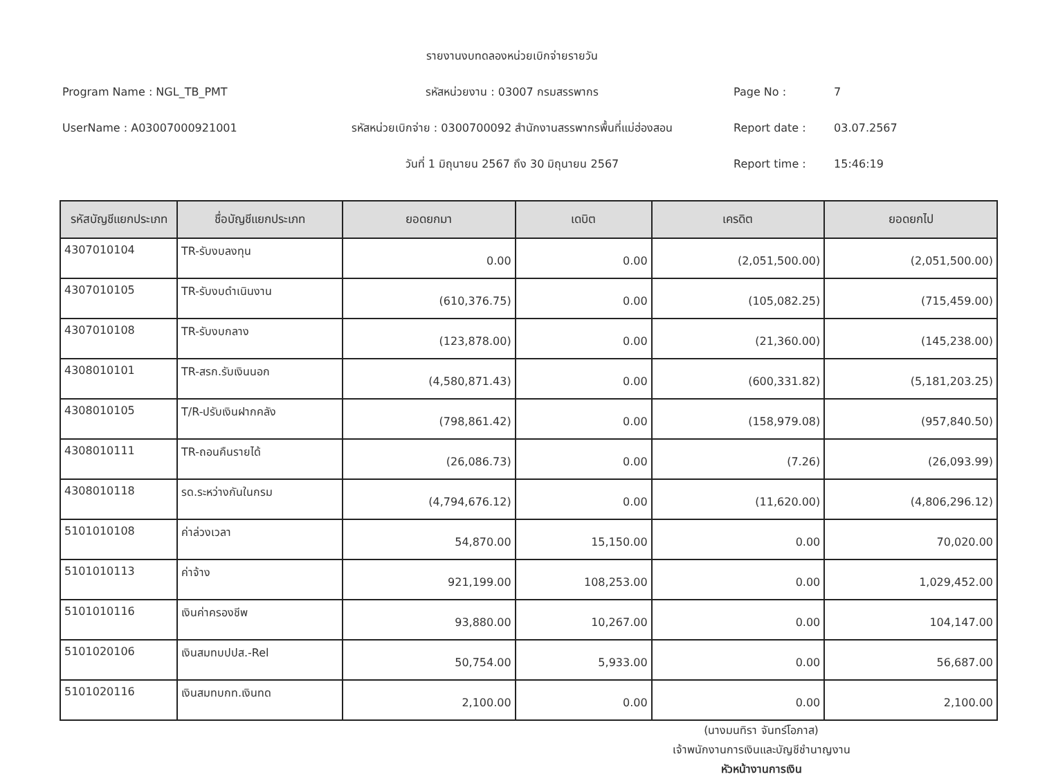Program Name : NGL_TB_PMT
UserName : A03007000921001
รายงานงบทดลองหน่วยเบิกจ่ายรายวัน
รหัสหน่วยงาน : 03007 กรมสรรพากร
รหัสหน่วยเบิกจ่าย : 0300700092 สำนักงานสรรพากรพื้นที่แม่ฮ่องสอน
วันที่ 1 มิถุนายน 2567 ถึง 30 มิถุนายน 2567
Page No : 7
Report date : 03.07.2567
Report time : 15:46:19
| รหัสบัญชีแยกประเภท | ชื่อบัญชีแยกประเภท | ยอดยกมา | เดบิต | เครดิต | ยอดยกไป |
| --- | --- | --- | --- | --- | --- |
| 4307010104 | TR-รับงบลงทุน | 0.00 | 0.00 | (2,051,500.00) | (2,051,500.00) |
| 4307010105 | TR-รับงบดำเนินงาน | (610,376.75) | 0.00 | (105,082.25) | (715,459.00) |
| 4307010108 | TR-รับงบกลาง | (123,878.00) | 0.00 | (21,360.00) | (145,238.00) |
| 4308010101 | TR-สรก.รับเงินนอก | (4,580,871.43) | 0.00 | (600,331.82) | (5,181,203.25) |
| 4308010105 | T/R-ปรับเงินฝากคลัง | (798,861.42) | 0.00 | (158,979.08) | (957,840.50) |
| 4308010111 | TR-ถอนคืนรายได้ | (26,086.73) | 0.00 | (7.26) | (26,093.99) |
| 4308010118 | รด.ระหว่างกันในกรม | (4,794,676.12) | 0.00 | (11,620.00) | (4,806,296.12) |
| 5101010108 | ค่าล่วงเวลา | 54,870.00 | 15,150.00 | 0.00 | 70,020.00 |
| 5101010113 | ค่าจ้าง | 921,199.00 | 108,253.00 | 0.00 | 1,029,452.00 |
| 5101010116 | เงินค่าครองชีพ | 93,880.00 | 10,267.00 | 0.00 | 104,147.00 |
| 5101020106 | เงินสมทบปปส.-Rel | 50,754.00 | 5,933.00 | 0.00 | 56,687.00 |
| 5101020116 | เงินสมทบกท.เงินทด | 2,100.00 | 0.00 | 0.00 | 2,100.00 |
(นางมนทิรา จันทร์โอภาส)
เจ้าพนักงานการเงินและบัญชีชำนาญงาน
หัวหน้างานการเงิน